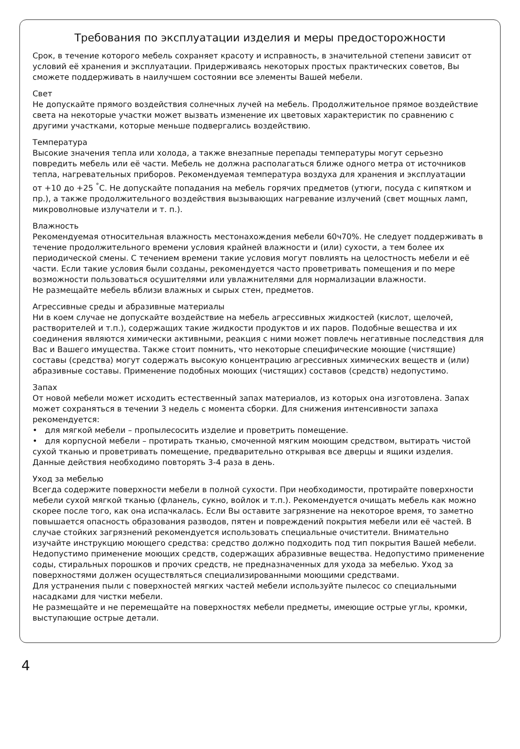Требования по эксплуатации изделия и меры предосторожности
Срок, в течение которого мебель сохраняет красоту и исправность, в значительной степени зависит от условий её хранения и эксплуатации. Придерживаясь некоторых простых практических советов, Вы сможете поддерживать в наилучшем состоянии все элементы Вашей мебели.
Свет
Не допускайте прямого воздействия солнечных лучей на мебель. Продолжительное прямое воздействие света на некоторые участки может вызвать изменение их цветовых характеристик по сравнению с другими участками, которые меньше подвергались воздействию.
Температура
Высокие значения тепла или холода, а также внезапные перепады температуры могут серьезно повредить мебель или её части. Мебель не должна располагаться ближе одного метра от источников тепла, нагревательных приборов. Рекомендуемая температура воздуха для хранения и эксплуатации
от +10 до +25 <sup>°</sup>С. Не допускайте попадания на мебель горячих предметов (утюги, посуда с кипятком и пр.), а также продолжительного воздействия вызывающих нагревание излучений (свет мощных ламп, микроволновые излучатели и т. п.).
Влажность
Рекомендуемая относительная влажность местонахождения мебели 60ч70%. Не следует поддерживать в течение продолжительного времени условия крайней влажности и (или) сухости, а тем более их периодической смены. С течением времени такие условия могут повлиять на целостность мебели и её части. Если такие условия были созданы, рекомендуется часто проветривать помещения и по мере возможности пользоваться осушителями или увлажнителями для нормализации влажности.
Не размещайте мебель вблизи влажных и сырых стен, предметов.
Агрессивные среды и абразивные материалы
Ни в коем случае не допускайте воздействие на мебель агрессивных жидкостей (кислот, щелочей, растворителей и т.п.), содержащих такие жидкости продуктов и их паров. Подобные вещества и их соединения являются химически активными, реакция с ними может повлечь негативные последствия для Вас и Вашего имущества. Также стоит помнить, что некоторые специфические моющие (чистящие) составы (средства) могут содержать высокую концентрацию агрессивных химических веществ и (или) абразивные составы. Применение подобных моющих (чистящих) составов (средств) недопустимо.
Запах
От новой мебели может исходить естественный запах материалов, из которых она изготовлена. Запах может сохраняться в течении 3 недель с момента сборки. Для снижения интенсивности запаха рекомендуется:
• для мягкой мебели – пропылесосить изделие и проветрить помещение.
• для корпусной мебели – протирать тканью, смоченной мягким моющим средством, вытирать чистой сухой тканью и проветривать помещение, предварительно открывая все дверцы и ящики изделия.
Данные действия необходимо повторять 3-4 раза в день.
Уход за мебелью
Всегда содержите поверхности мебели в полной сухости. При необходимости, протирайте поверхности мебели сухой мягкой тканью (фланель, сукно, войлок и т.п.). Рекомендуется очищать мебель как можно скорее после того, как она испачкалась. Если Вы оставите загрязнение на некоторое время, то заметно повышается опасность образования разводов, пятен и повреждений покрытия мебели или её частей. В случае стойких загрязнений рекомендуется использовать специальные очистители. Внимательно изучайте инструкцию моющего средства: средство должно подходить под тип покрытия Вашей мебели. Недопустимо применение моющих средств, содержащих абразивные вещества. Недопустимо применение соды, стиральных порошков и прочих средств, не предназначенных для ухода за мебелью. Уход за поверхностями должен осуществляться специализированными моющими средствами.
Для устранения пыли с поверхностей мягких частей мебели используйте пылесос со специальными насадками для чистки мебели.
Не размещайте и не перемещайте на поверхностях мебели предметы, имеющие острые углы, кромки, выступающие острые детали.
4